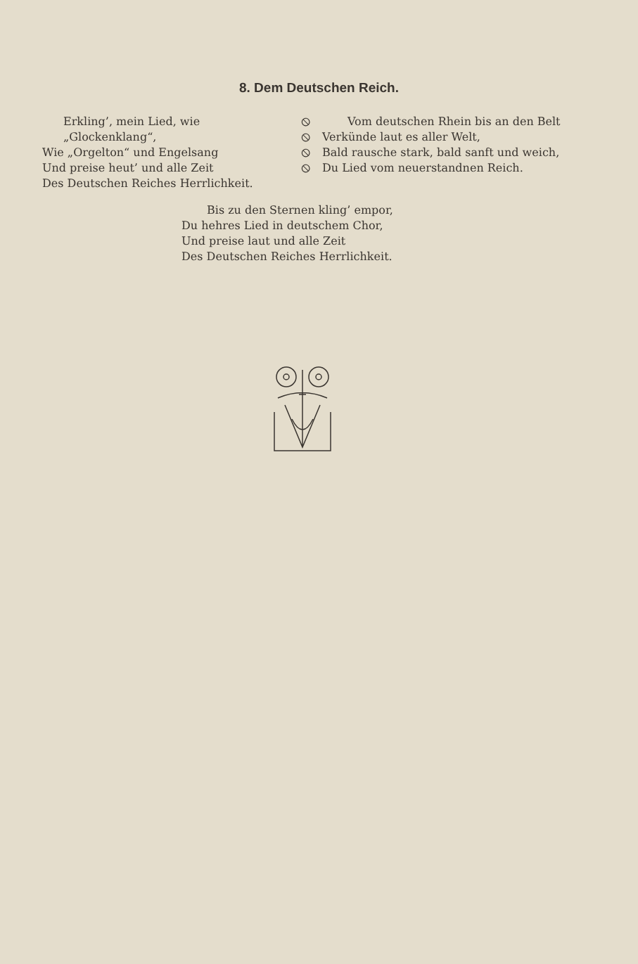8. Dem Deutschen Reich.
Erkling’, mein Lied, wie „Glockenklang“,
Wie „Orgelton“ und Engelsang
Und preise heut’ und alle Zeit
Des Deutschen Reiches Herrlichkeit.
⦸
⦸
⦸
⦸
Vom deutschen Rhein bis an den Belt
Verkünde laut es aller Welt,
Bald rausche stark, bald sanft und weich,
Du Lied vom neuerstandnen Reich.
Bis zu den Sternen kling’ empor,
Du hehres Lied in deutschem Chor,
Und preise laut und alle Zeit
Des Deutschen Reiches Herrlichkeit.